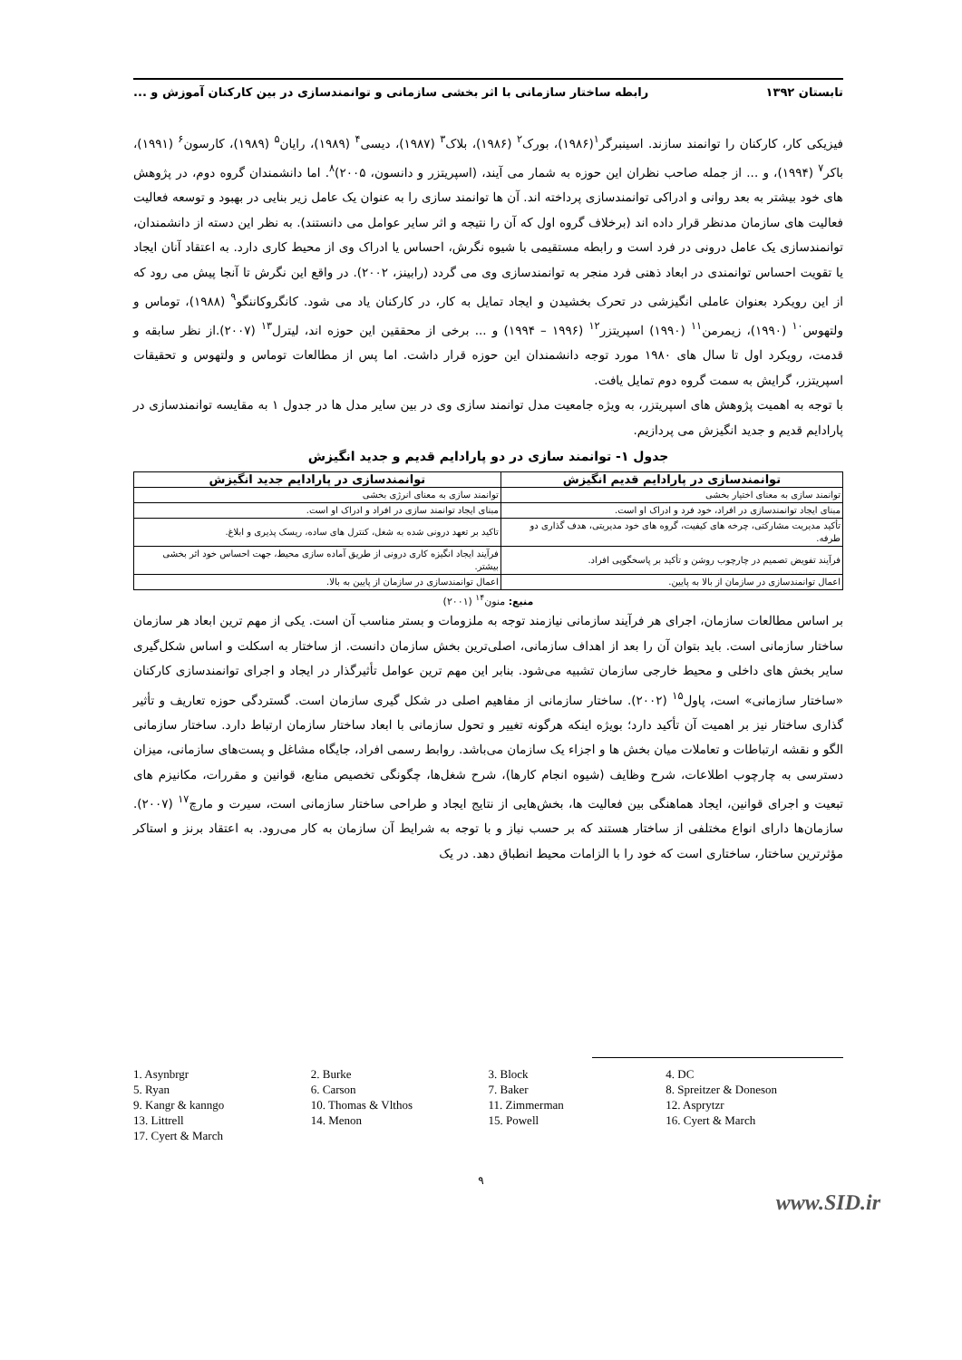تابستان ۱۳۹۲ رابطه ساختار سازمانی با اثر بخشی سازمانی و توانمندسازی در بین کارکنان آموزش و ...
فیزیکی کار، کارکنان را توانمند سازند. اسینبرگر<sup>۱</sup>(۱۹۸۶)، بورک<sup>۲</sup> (۱۹۸۶)، بلاک<sup>۳</sup> (۱۹۸۷)، دیسی<sup>۴</sup> (۱۹۸۹)، رایان<sup>۵</sup> (۱۹۸۹)، کارسون<sup>۶</sup> (۱۹۹۱)، باکر<sup>۷</sup> (۱۹۹۴)، و ... از جمله صاحب نظران این حوزه به شمار می آیند، (اسپریتزر و دانسون، ۲۰۰۵)<sup>۸</sup>. اما دانشمندان گروه دوم، در پژوهش های خود بیشتر به بعد روانی و ادراکی توانمندسازی پرداخته اند. آن ها توانمند سازی را به عنوان یک عامل زیر بنایی در بهبود و توسعه فعالیت فعالیت های سازمان مدنظر قرار داده اند (برخلاف گروه اول که آن را نتیجه و اثر سایر عوامل می دانستند). به نظر این دسته از دانشمندان، توانمندسازی یک عامل درونی در فرد است و رابطه مستقیمی با شیوه نگرش، احساس یا ادراک وی از محیط کاری دارد. به اعتقاد آنان ایجاد یا تقویت احساس توانمندی در ابعاد ذهنی فرد منجر به توانمندسازی وی می گردد (رابینز، ۲۰۰۲). در واقع این نگرش تا آنجا پیش می رود که از این رویکرد بعنوان عاملی انگیزشی در تحرک بخشیدن و ایجاد تمایل به کار، در کارکنان یاد می شود. کانگروکاننگو<sup>۹</sup> (۱۹۸۸)، توماس و ولتهوس<sup>۱۰</sup> (۱۹۹۰)، زیمرمن<sup>۱۱</sup> (۱۹۹۰) اسپریتزر<sup>۱۲</sup> (۱۹۹۶ – ۱۹۹۴) و ... برخی از محققین این حوزه اند، لیترل<sup>۱۳</sup> (۲۰۰۷).از نظر سابقه و قدمت، رویکرد اول تا سال های ۱۹۸۰ مورد توجه دانشمندان این حوزه قرار داشت. اما پس از مطالعات توماس و ولتهوس و تحقیقات اسپریتزر، گرایش به سمت گروه دوم تمایل یافت.
با توجه به اهمیت پژوهش های اسپریتزر، به ویژه جامعیت مدل توانمند سازی وی در بین سایر مدل ها در جدول ۱ به مقایسه توانمندسازی در پارادایم قدیم و جدید انگیزش می پردازیم.
جدول ۱- توانمند سازی در دو پارادایم قدیم و جدید انگیزش
| توانمندسازی در پارادایم قدیم انگیزش | توانمندسازی در پارادایم جدید انگیزش |
| --- | --- |
| توانمند سازی به معنای اختیار بخشی | توانمند سازی به معنای انرژی بخشی |
| مبنای ایجاد توانمندسازی در افراد، خود فرد و ادراک او است. | مبنای ایجاد توانمند سازی در افراد و ادراک او است. |
| تأکید مدیریت مشارکتی، چرخه های کیفیت، گروه های خود مدیریتی، هدف گذاری دو طرفه. | تاکید بر تعهد درونی شده به شغل، کنترل های ساده، ریسک پذیری و ابلاغ. |
| فرآیند تفویض تصمیم در چارچوب روشن و تأکید بر پاسخگویی افراد. | فرآیند ایجاد انگیزه کاری درونی از طریق آماده سازی محیط، جهت احساس خود اثر بخشی بیشتر. |
| اعمال توانمندسازی در سازمان از بالا به پایین. | اعمال توانمندسازی در سازمان از پایین به بالا. |
منبع: منون<sup>۱۴</sup> (۲۰۰۱)
بر اساس مطالعات سازمان، اجرای هر فرآیند سازمانی نیازمند توجه به ملزومات و بستر مناسب آن است. یکی از مهم ترین ابعاد هر سازمان ساختار سازمانی است. باید بتوان آن را بعد از اهداف سازمانی، اصلی‌ترین بخش سازمان دانست. از ساختار به اسکلت و اساس شکل‌گیری سایر بخش های داخلی و محیط خارجی سازمان تشبیه می‌شود. بنابر این مهم ترین عوامل تأثیرگذار در ایجاد و اجرای توانمندسازی کارکنان «ساختار سازمانی» است، پاول<sup>۱۵</sup> (۲۰۰۲). ساختار سازمانی از مفاهیم اصلی در شکل گیری سازمان است. گستردگی حوزه تعاریف و تأثیر گذاری ساختار نیز بر اهمیت آن تأکید دارد؛ بویژه اینکه هرگونه تغییر و تحول سازمانی با ابعاد ساختار سازمان ارتباط دارد. ساختار سازمانی الگو و نقشه ارتباطات و تعاملات میان بخش ها و اجزاء یک سازمان می‌باشد. روابط رسمی افراد، جایگاه مشاغل و پست‌های سازمانی، میزان دسترسی به چارچوب اطلاعات، شرح وظایف (شیوه انجام کارها)، شرح شغل‌ها، چگونگی تخصیص منابع، قوانین و مقررات، مکانیزم های تبعیت و اجرای قوانین، ایجاد هماهنگی بین فعالیت ها، بخش‌هایی از نتایج ایجاد و طراحی ساختار سازمانی است، سیرت و مارچ<sup>۱۷</sup> (۲۰۰۷). سازمان‌ها دارای انواع مختلفی از ساختار هستند که بر حسب نیاز و با توجه به شرایط آن سازمان به کار می‌رود. به اعتقاد برنز و استاکر مؤثرترین ساختار، ساختاری است که خود را با الزامات محیط انطباق دهد. در یک
1. Asynbrgr 2. Burke 3. Block 4. DC 5. Ryan 6. Carson 7. Baker 8. Spreitzer & Doneson 9. Kangr & kanngo 10. Thomas & Vlthos 11. Zimmerman 12. Asprytzr 13. Littrell 14. Menon 15. Powell 16. Cyert & March 17. Cyert & March
۹
www.SID.ir